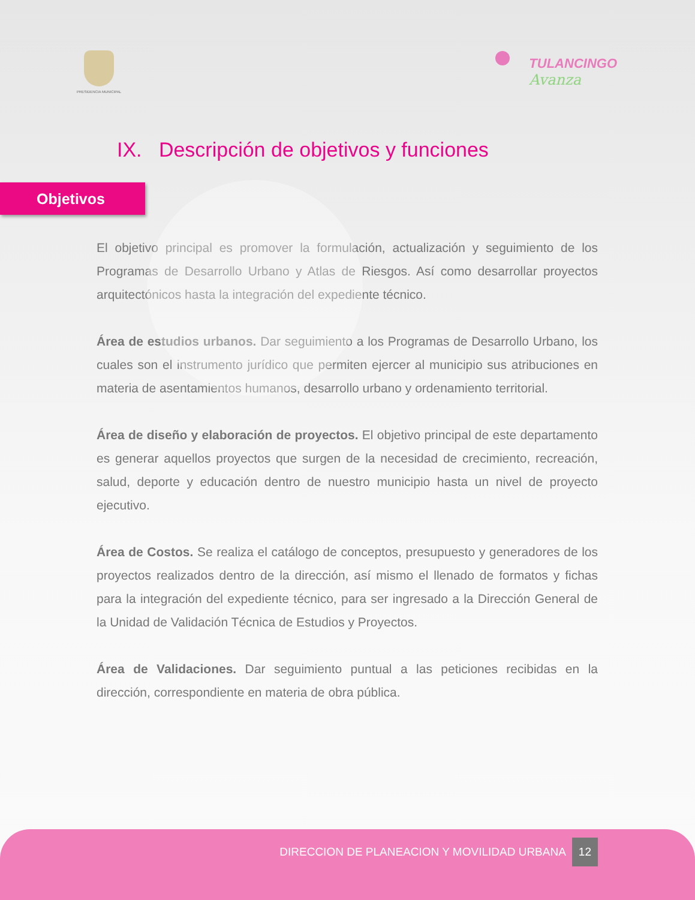PRESIDENCIA MUNICIPAL
TULANCINGO
Avanza
IX. Descripción de objetivos y funciones
Objetivos
El objetivo principal es promover la formulación, actualización y seguimiento de los Programas de Desarrollo Urbano y Atlas de Riesgos. Así como desarrollar proyectos arquitectónicos hasta la integración del expediente técnico.
Área de estudios urbanos. Dar seguimiento a los Programas de Desarrollo Urbano, los cuales son el instrumento jurídico que permiten ejercer al municipio sus atribuciones en materia de asentamientos humanos, desarrollo urbano y ordenamiento territorial.
Área de diseño y elaboración de proyectos. El objetivo principal de este departamento es generar aquellos proyectos que surgen de la necesidad de crecimiento, recreación, salud, deporte y educación dentro de nuestro municipio hasta un nivel de proyecto ejecutivo.
Área de Costos. Se realiza el catálogo de conceptos, presupuesto y generadores de los proyectos realizados dentro de la dirección, así mismo el llenado de formatos y fichas para la integración del expediente técnico, para ser ingresado a la Dirección General de la Unidad de Validación Técnica de Estudios y Proyectos.
Área de Validaciones. Dar seguimiento puntual a las peticiones recibidas en la dirección, correspondiente en materia de obra pública.
DIRECCION DE PLANEACION Y MOVILIDAD URBANA 12